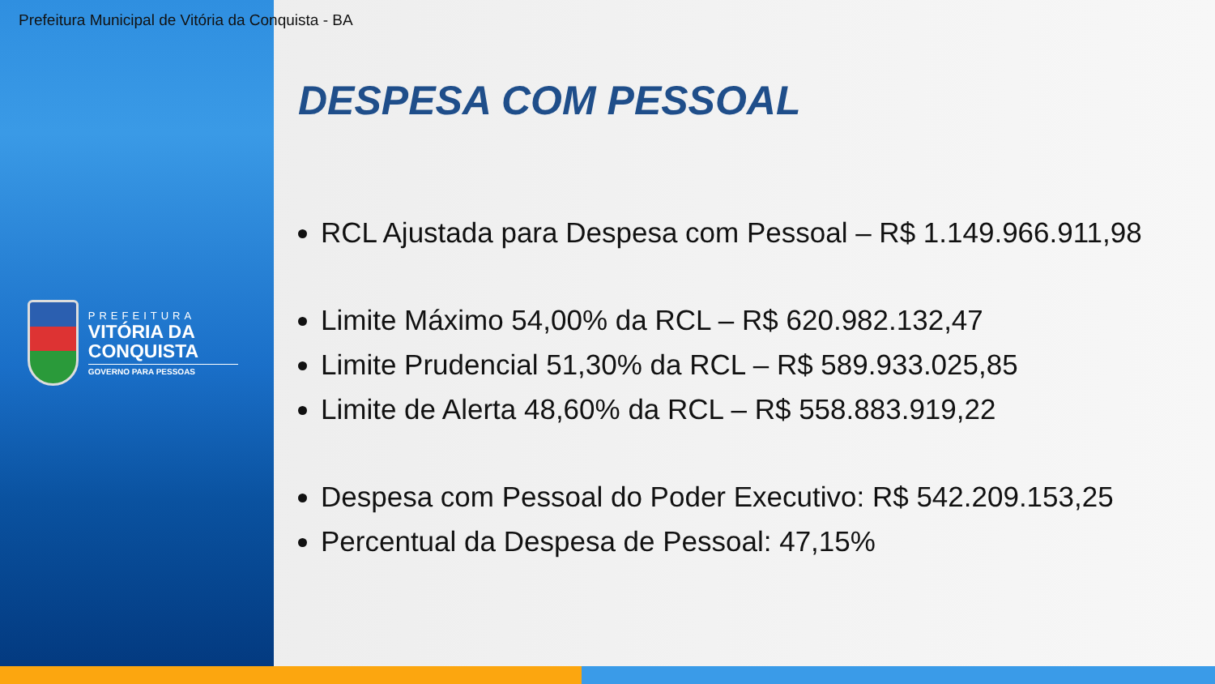Prefeitura Municipal de Vitória da Conquista - BA
PREFEITURA
VITÓRIA DA CONQUISTA
GOVERNO PARA PESSOAS
DESPESA COM PESSOAL
RCL Ajustada para Despesa com Pessoal – R$ 1.149.966.911,98
Limite Máximo 54,00% da RCL – R$ 620.982.132,47
Limite Prudencial 51,30% da RCL – R$ 589.933.025,85
Limite de Alerta 48,60% da RCL – R$ 558.883.919,22
Despesa com Pessoal do Poder Executivo: R$ 542.209.153,25
Percentual da Despesa de Pessoal: 47,15%